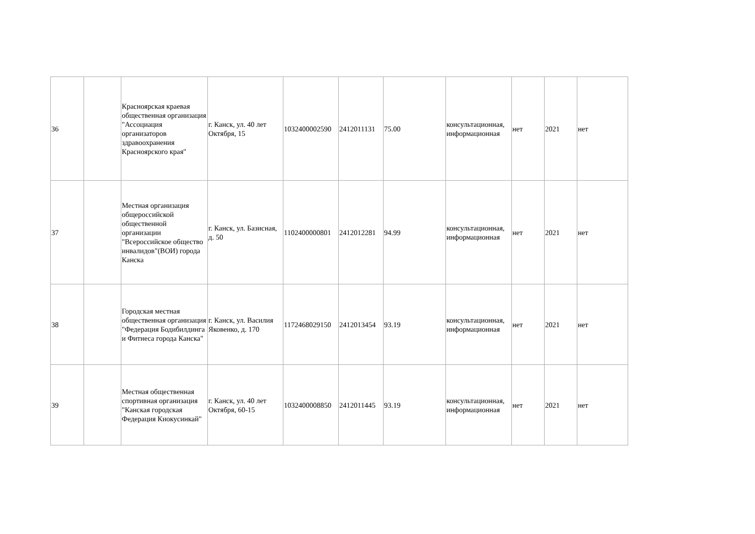| 36 | | Красноярская краевая общественная организация "Ассоциация организаторов здравоохранения Красноярского края" | г. Канск, ул. 40 лет Октября, 15 | 1032400002590 | 2412011131 | 75.00 | консультационная, информационная | нет | 2021 | нет |
| 37 | | Местная организация общероссийской общественной организации "Всероссийское общество инвалидов"(ВОИ) города Канска | г. Канск, ул. Базисная, д. 50 | 1102400000801 | 2412012281 | 94.99 | консультационная, информационная | нет | 2021 | нет |
| 38 | | Городская местная общественная организация "Федерация Бодибилдинга и Фитнеса города Канска" | г. Канск, ул. Василия Яковенко, д. 170 | 1172468029150 | 2412013454 | 93.19 | консультационная, информационная | нет | 2021 | нет |
| 39 | | Местная общественная спортивная организация "Канская городская Федерация Киокусинкай" | г. Канск, ул. 40 лет Октября, 60-15 | 1032400008850 | 2412011445 | 93.19 | консультационная, информационная | нет | 2021 | нет |